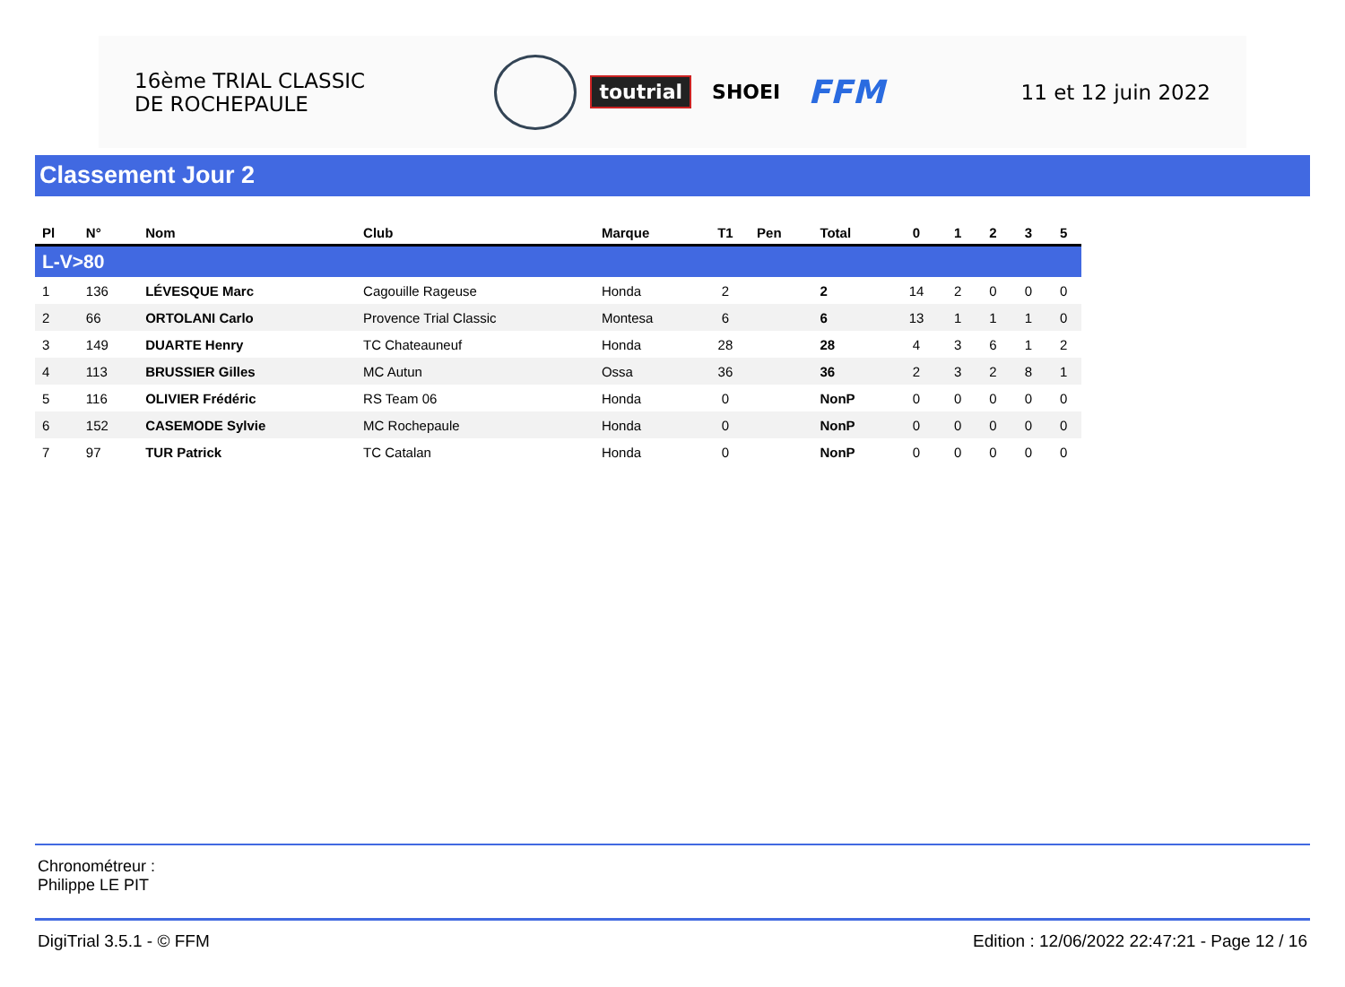16ème TRIAL CLASSIC
DE ROCHEPAULE
toutrial SHOEI FFM
11 et 12 juin 2022
Classement Jour 2
| Pl | N° | Nom | Club | Marque | T1 | Pen | Total | 0 | 1 | 2 | 3 | 5 |
| --- | --- | --- | --- | --- | --- | --- | --- | --- | --- | --- | --- | --- |
| L-V>80 | | | | | | | | | | | | |
| 1 | 136 | LÉVESQUE Marc | Cagouille Rageuse | Honda | 2 | | 2 | 14 | 2 | 0 | 0 | 0 |
| 2 | 66 | ORTOLANI Carlo | Provence Trial Classic | Montesa | 6 | | 6 | 13 | 1 | 1 | 1 | 0 |
| 3 | 149 | DUARTE Henry | TC Chateauneuf | Honda | 28 | | 28 | 4 | 3 | 6 | 1 | 2 |
| 4 | 113 | BRUSSIER Gilles | MC Autun | Ossa | 36 | | 36 | 2 | 3 | 2 | 8 | 1 |
| 5 | 116 | OLIVIER Frédéric | RS Team 06 | Honda | 0 | | NonP | 0 | 0 | 0 | 0 | 0 |
| 6 | 152 | CASEMODE Sylvie | MC Rochepaule | Honda | 0 | | NonP | 0 | 0 | 0 | 0 | 0 |
| 7 | 97 | TUR Patrick | TC Catalan | Honda | 0 | | NonP | 0 | 0 | 0 | 0 | 0 |
Chronométreur :
Philippe LE PIT
DigiTrial 3.5.1 - © FFM Edition : 12/06/2022 22:47:21 - Page 12 / 16